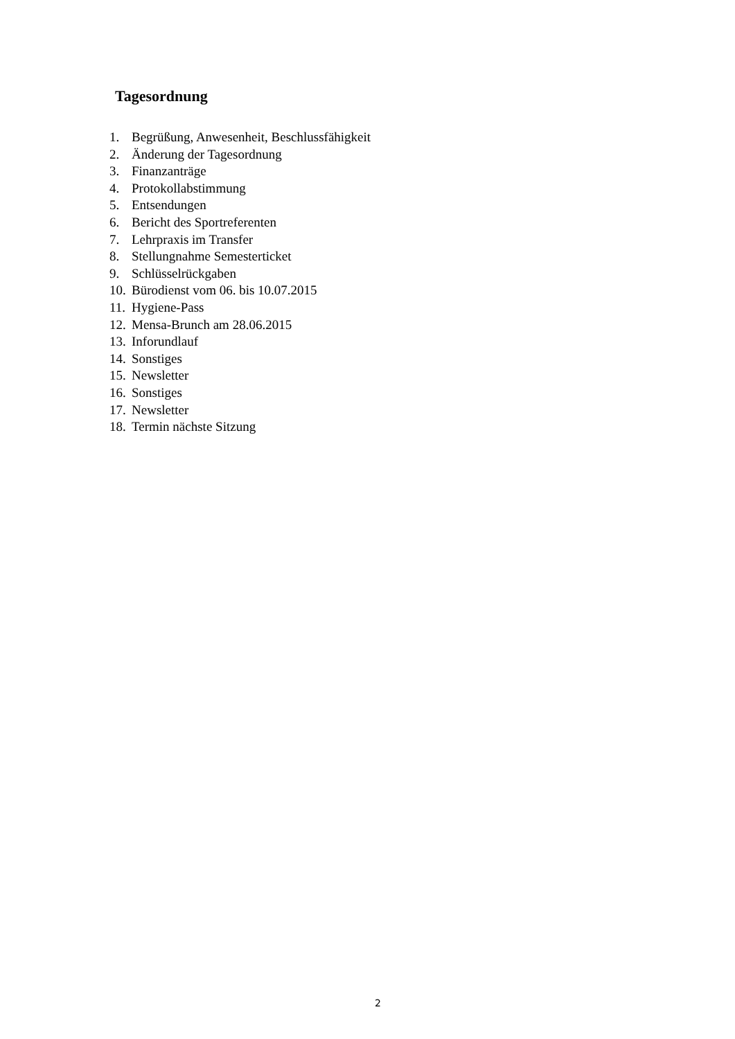Tagesordnung
1. Begrüßung, Anwesenheit, Beschlussfähigkeit
2. Änderung der Tagesordnung
3. Finanzanträge
4. Protokollabstimmung
5. Entsendungen
6. Bericht des Sportreferenten
7. Lehrpraxis im Transfer
8. Stellungnahme Semesterticket
9. Schlüsselrückgaben
10. Bürodienst vom 06. bis 10.07.2015
11. Hygiene-Pass
12. Mensa-Brunch am 28.06.2015
13. Inforundlauf
14. Sonstiges
15. Newsletter
16. Sonstiges
17. Newsletter
18. Termin nächste Sitzung
2